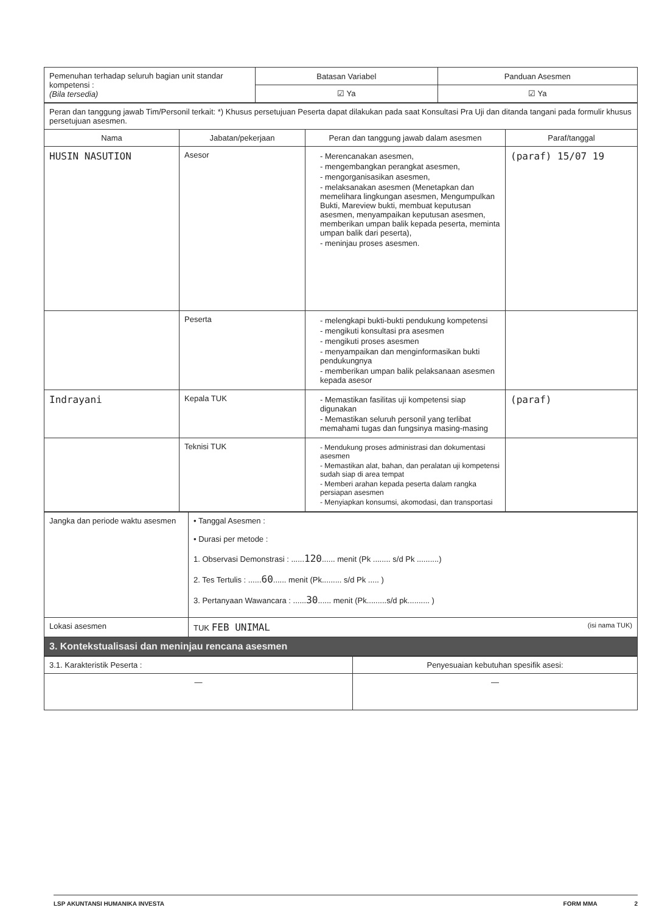| Pemenuhan terhadap seluruh bagian unit standar kompetensi : (Bila tersedia) | Batasan Variabel | Panduan Asesmen |
| | ☑ Ya | ☑ Ya |
| Peran dan tanggung jawab Tim/Personil terkait: *) Khusus persetujuan Peserta dapat dilakukan pada saat Konsultasi Pra Uji dan ditanda tangani pada formulir khusus persetujuan asesmen. | | | |
| Nama | Jabatan/pekerjaan | Peran dan tanggung jawab dalam asesmen | Paraf/tanggal |
| HUSIN NASUTION | Asesor | - Merencanakan asesmen, - mengembangkan perangkat asesmen, - mengorganisasikan asesmen, - melaksanakan asesmen (Menetapkan dan memelihara lingkungan asesmen, Mengumpulkan Bukti, Mareview bukti, membuat keputusan asesmen, menyampaikan keputusan asesmen, memberikan umpan balik kepada peserta, meminta umpan balik dari peserta), - meninjau proses asesmen. | (paraf) 15/07 19 |
| | Peserta | - melengkapi bukti-bukti pendukung kompetensi - mengikuti konsultasi pra asesmen - mengikuti proses asesmen - menyampaikan dan menginformasikan bukti pendukungnya - memberikan umpan balik pelaksanaan asesmen kepada asesor | |
| Indrayani | Kepala TUK | - Memastikan fasilitas uji kompetensi siap digunakan - Memastikan seluruh personil yang terlibat memahami tugas dan fungsinya masing-masing | (paraf) |
| | Teknisi TUK | - Mendukung proses administrasi dan dokumentasi asesmen - Memastikan alat, bahan, dan peralatan uji kompetensi sudah siap di area tempat - Memberi arahan kepada peserta dalam rangka persiapan asesmen - Menyiapkan konsumsi, akomodasi, dan transportasi | |
| Jangka dan periode waktu asesmen | • Tanggal Asesmen : • Durasi per metode : 1. Observasi Demonstrasi : ...... 120 ...... menit (Pk ........ s/d Pk ..........) 2. Tes Tertulis : ...... 60 ...... menit (Pk......... s/d Pk ..... ) 3. Pertanyaan Wawancara : ...... 30 ...... menit (Pk.........s/d pk.......... ) |
| Lokasi asesmen | TUK FEB UNIMAL (isi nama TUK) |
| 3. Kontekstualisasi dan meninjau rencana asesmen | |
| 3.1. Karakteristik Peserta : | Penyesuaian kebutuhan spesifik asesi: |
| — | — |
LSP AKUNTANSI HUMANIKA INVESTA FORM MMA 2